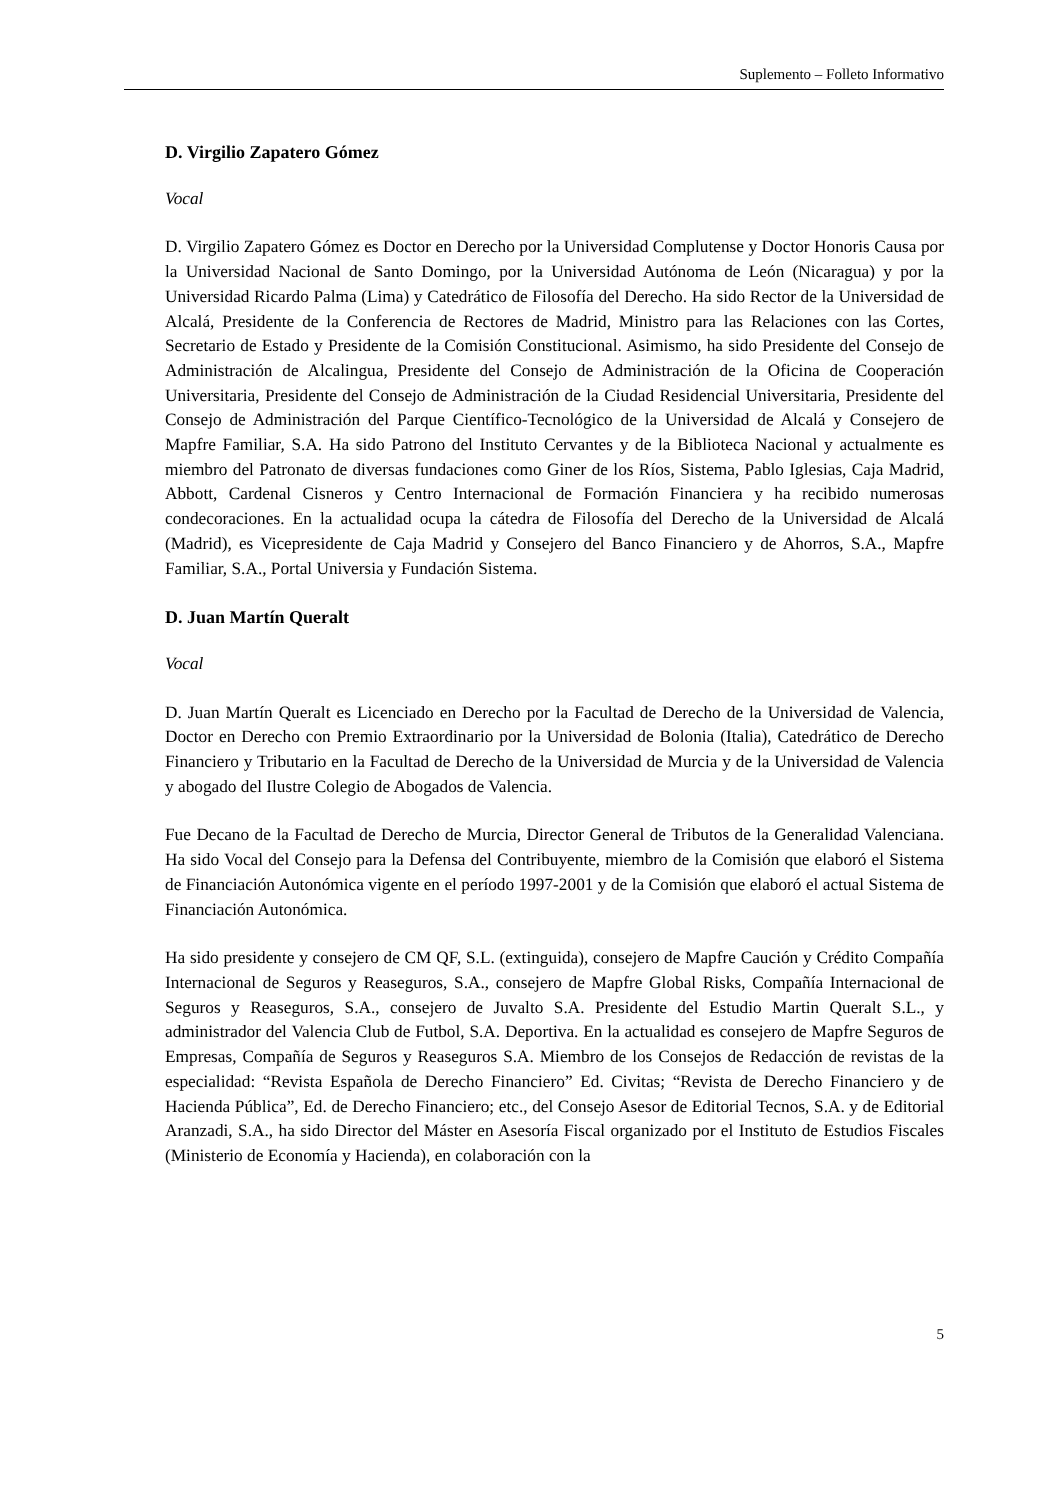Suplemento – Folleto Informativo
D. Virgilio Zapatero Gómez
Vocal
D. Virgilio Zapatero Gómez es Doctor en Derecho por la Universidad Complutense y Doctor Honoris Causa por la Universidad Nacional de Santo Domingo, por la Universidad Autónoma de León (Nicaragua) y por la Universidad Ricardo Palma (Lima) y Catedrático de Filosofía del Derecho. Ha sido Rector de la Universidad de Alcalá, Presidente de la Conferencia de Rectores de Madrid, Ministro para las Relaciones con las Cortes, Secretario de Estado y Presidente de la Comisión Constitucional. Asimismo, ha sido Presidente del Consejo de Administración de Alcalingua, Presidente del Consejo de Administración de la Oficina de Cooperación Universitaria, Presidente del Consejo de Administración de la Ciudad Residencial Universitaria, Presidente del Consejo de Administración del Parque Científico-Tecnológico de la Universidad de Alcalá y Consejero de Mapfre Familiar, S.A. Ha sido Patrono del Instituto Cervantes y de la Biblioteca Nacional y actualmente es miembro del Patronato de diversas fundaciones como Giner de los Ríos, Sistema, Pablo Iglesias, Caja Madrid, Abbott, Cardenal Cisneros y Centro Internacional de Formación Financiera y ha recibido numerosas condecoraciones. En la actualidad ocupa la cátedra de Filosofía del Derecho de la Universidad de Alcalá (Madrid), es Vicepresidente de Caja Madrid y Consejero del Banco Financiero y de Ahorros, S.A., Mapfre Familiar, S.A., Portal Universia y Fundación Sistema.
D. Juan Martín Queralt
Vocal
D. Juan Martín Queralt es Licenciado en Derecho por la Facultad de Derecho de la Universidad de Valencia, Doctor en Derecho con Premio Extraordinario por la Universidad de Bolonia (Italia), Catedrático de Derecho Financiero y Tributario en la Facultad de Derecho de la Universidad de Murcia y de la Universidad de Valencia y abogado del Ilustre Colegio de Abogados de Valencia.
Fue Decano de la Facultad de Derecho de Murcia, Director General de Tributos de la Generalidad Valenciana. Ha sido Vocal del Consejo para la Defensa del Contribuyente, miembro de la Comisión que elaboró el Sistema de Financiación Autonómica vigente en el período 1997-2001 y de la Comisión que elaboró el actual Sistema de Financiación Autonómica.
Ha sido presidente y consejero de CM QF, S.L. (extinguida), consejero de Mapfre Caución y Crédito Compañía Internacional de Seguros y Reaseguros, S.A., consejero de Mapfre Global Risks, Compañía Internacional de Seguros y Reaseguros, S.A., consejero de Juvalto S.A. Presidente del Estudio Martin Queralt S.L., y administrador del Valencia Club de Futbol, S.A. Deportiva. En la actualidad es consejero de Mapfre Seguros de Empresas, Compañía de Seguros y Reaseguros S.A. Miembro de los Consejos de Redacción de revistas de la especialidad: “Revista Española de Derecho Financiero” Ed. Civitas; “Revista de Derecho Financiero y de Hacienda Pública”, Ed. de Derecho Financiero; etc., del Consejo Asesor de Editorial Tecnos, S.A. y de Editorial Aranzadi, S.A., ha sido Director del Máster en Asesoría Fiscal organizado por el Instituto de Estudios Fiscales (Ministerio de Economía y Hacienda), en colaboración con la
5